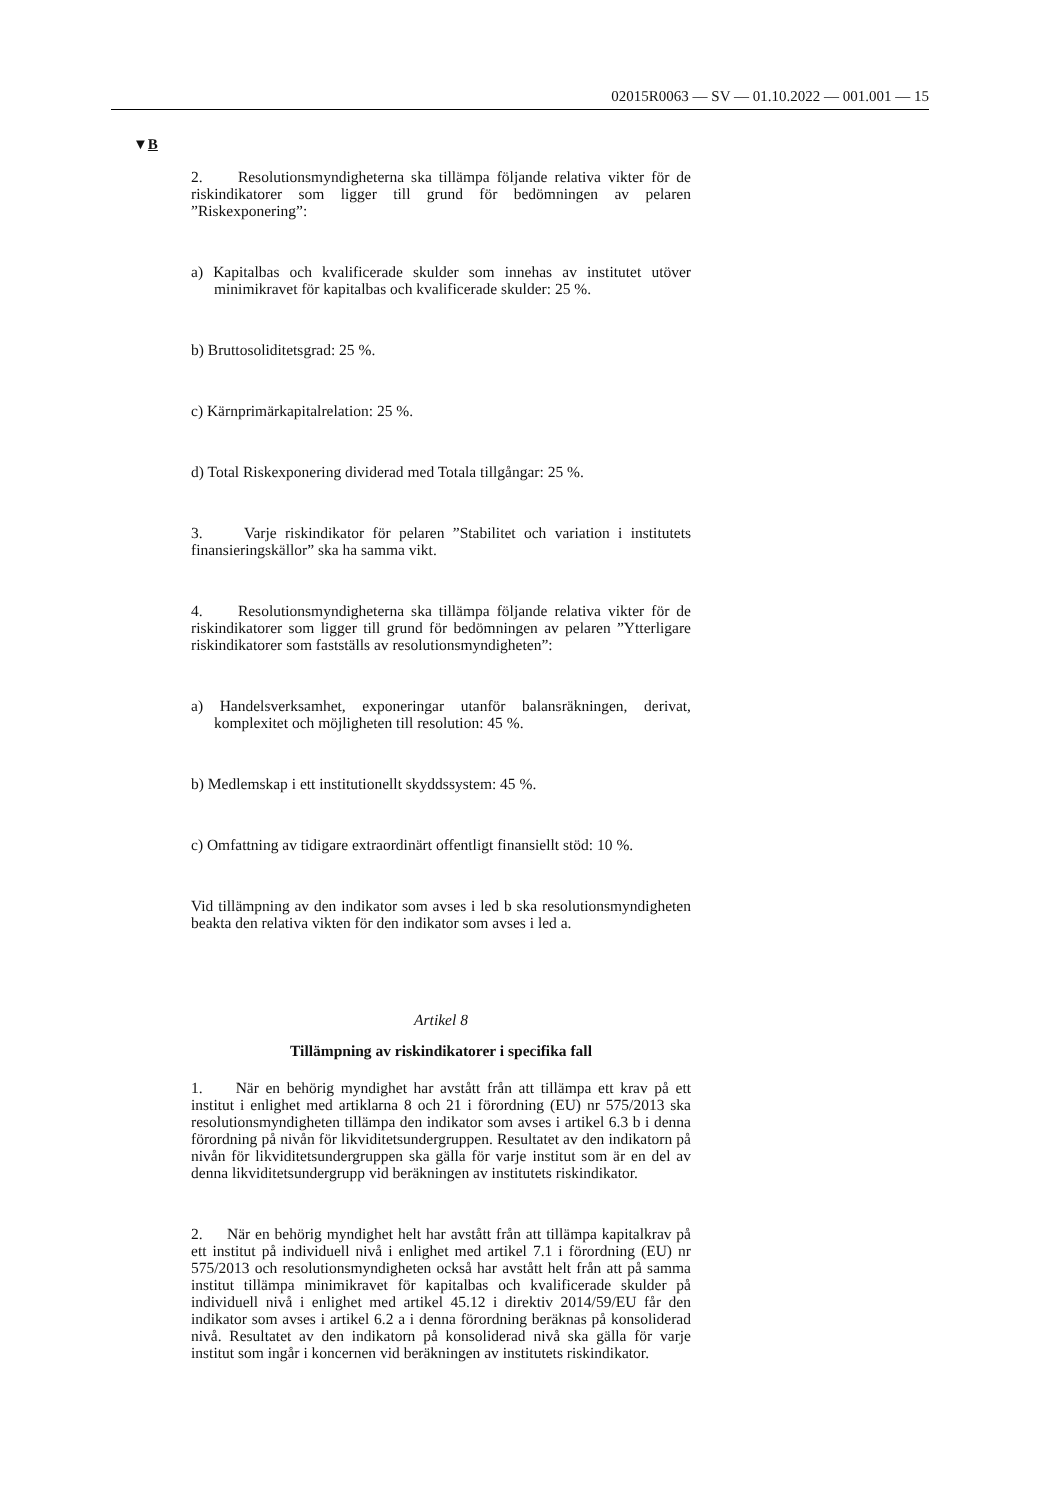02015R0063 — SV — 01.10.2022 — 001.001 — 15
▼B
2. Resolutionsmyndigheterna ska tillämpa följande relativa vikter för de riskindikatorer som ligger till grund för bedömningen av pelaren ”Riskexponering”:
a) Kapitalbas och kvalificerade skulder som innehas av institutet utöver minimikravet för kapitalbas och kvalificerade skulder: 25 %.
b) Bruttosoliditetsgrad: 25 %.
c) Kärnprimärkapitalrelation: 25 %.
d) Total Riskexponering dividerad med Totala tillgångar: 25 %.
3. Varje riskindikator för pelaren ”Stabilitet och variation i institutets finansieringskällor” ska ha samma vikt.
4. Resolutionsmyndigheterna ska tillämpa följande relativa vikter för de riskindikatorer som ligger till grund för bedömningen av pelaren ”Ytterligare riskindikatorer som fastställs av resolutionsmyndigheten”:
a) Handelsverksamhet, exponeringar utanför balansräkningen, derivat, komplexitet och möjligheten till resolution: 45 %.
b) Medlemskap i ett institutionellt skyddssystem: 45 %.
c) Omfattning av tidigare extraordinärt offentligt finansiellt stöd: 10 %.
Vid tillämpning av den indikator som avses i led b ska resolutions­myndigheten beakta den relativa vikten för den indikator som avses i led a.
Artikel 8
Tillämpning av riskindikatorer i specifika fall
1. När en behörig myndighet har avstått från att tillämpa ett krav på ett institut i enlighet med artiklarna 8 och 21 i förordning (EU) nr 575/2013 ska resolutionsmyndigheten tillämpa den indikator som avses i artikel 6.3 b i denna förordning på nivån för likviditetsundergruppen. Resultatet av den indikatorn på nivån för likviditetsundergruppen ska gälla för varje institut som är en del av denna likviditetsundergrupp vid beräkningen av institutets riskindikator.
2. När en behörig myndighet helt har avstått från att tillämpa kapital­krav på ett institut på individuell nivå i enlighet med artikel 7.1 i för­ordning (EU) nr 575/2013 och resolutionsmyndigheten också har avstått helt från att på samma institut tillämpa minimikravet för kapitalbas och kvalificerade skulder på individuell nivå i enlighet med artikel 45.12 i direktiv 2014/59/EU får den indikator som avses i artikel 6.2 a i denna förordning beräknas på konsoliderad nivå. Resultatet av den indikatorn på konsoliderad nivå ska gälla för varje institut som ingår i koncernen vid beräkningen av institutets riskindikator.